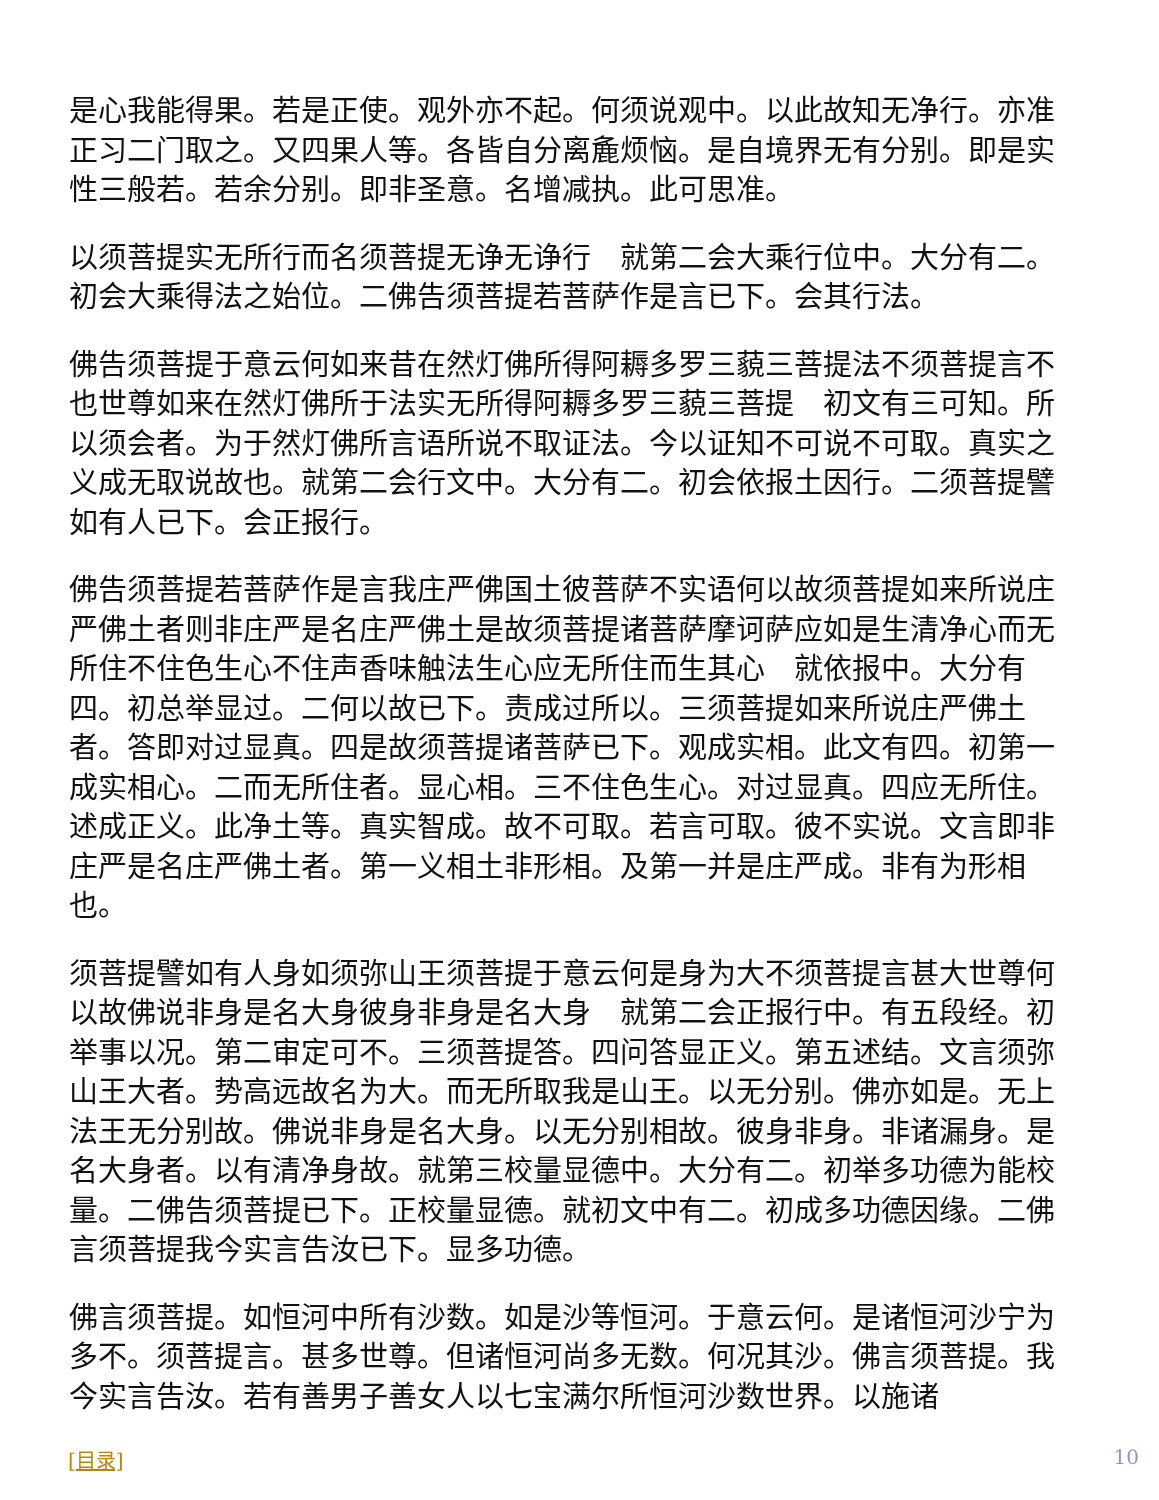是心我能得果。若是正使。观外亦不起。何须说观中。以此故知无净行。亦准正习二门取之。又四果人等。各皆自分离麁烦恼。是自境界无有分别。即是实性三般若。若余分别。即非圣意。名增减执。此可思准。
以须菩提实无所行而名须菩提无诤无诤行　就第二会大乘行位中。大分有二。初会大乘得法之始位。二佛告须菩提若菩萨作是言已下。会其行法。
佛告须菩提于意云何如来昔在然灯佛所得阿耨多罗三藐三菩提法不须菩提言不也世尊如来在然灯佛所于法实无所得阿耨多罗三藐三菩提　初文有三可知。所以须会者。为于然灯佛所言语所说不取证法。今以证知不可说不可取。真实之义成无取说故也。就第二会行文中。大分有二。初会依报土因行。二须菩提譬如有人已下。会正报行。
佛告须菩提若菩萨作是言我庄严佛国土彼菩萨不实语何以故须菩提如来所说庄严佛土者则非庄严是名庄严佛土是故须菩提诸菩萨摩诃萨应如是生清净心而无所住不住色生心不住声香味触法生心应无所住而生其心　就依报中。大分有四。初总举显过。二何以故已下。责成过所以。三须菩提如来所说庄严佛土者。答即对过显真。四是故须菩提诸菩萨已下。观成实相。此文有四。初第一成实相心。二而无所住者。显心相。三不住色生心。对过显真。四应无所住。述成正义。此净土等。真实智成。故不可取。若言可取。彼不实说。文言即非庄严是名庄严佛土者。第一义相土非形相。及第一并是庄严成。非有为形相也。
须菩提譬如有人身如须弥山王须菩提于意云何是身为大不须菩提言甚大世尊何以故佛说非身是名大身彼身非身是名大身　就第二会正报行中。有五段经。初举事以况。第二审定可不。三须菩提答。四问答显正义。第五述结。文言须弥山王大者。势高远故名为大。而无所取我是山王。以无分别。佛亦如是。无上法王无分别故。佛说非身是名大身。以无分别相故。彼身非身。非诸漏身。是名大身者。以有清净身故。就第三校量显德中。大分有二。初举多功德为能校量。二佛告须菩提已下。正校量显德。就初文中有二。初成多功德因缘。二佛言须菩提我今实言告汝已下。显多功德。
佛言须菩提。如恒河中所有沙数。如是沙等恒河。于意云何。是诸恒河沙宁为多不。须菩提言。甚多世尊。但诸恒河尚多无数。何况其沙。佛言须菩提。我今实言告汝。若有善男子善女人以七宝满尔所恒河沙数世界。以施诸
[目录] 10